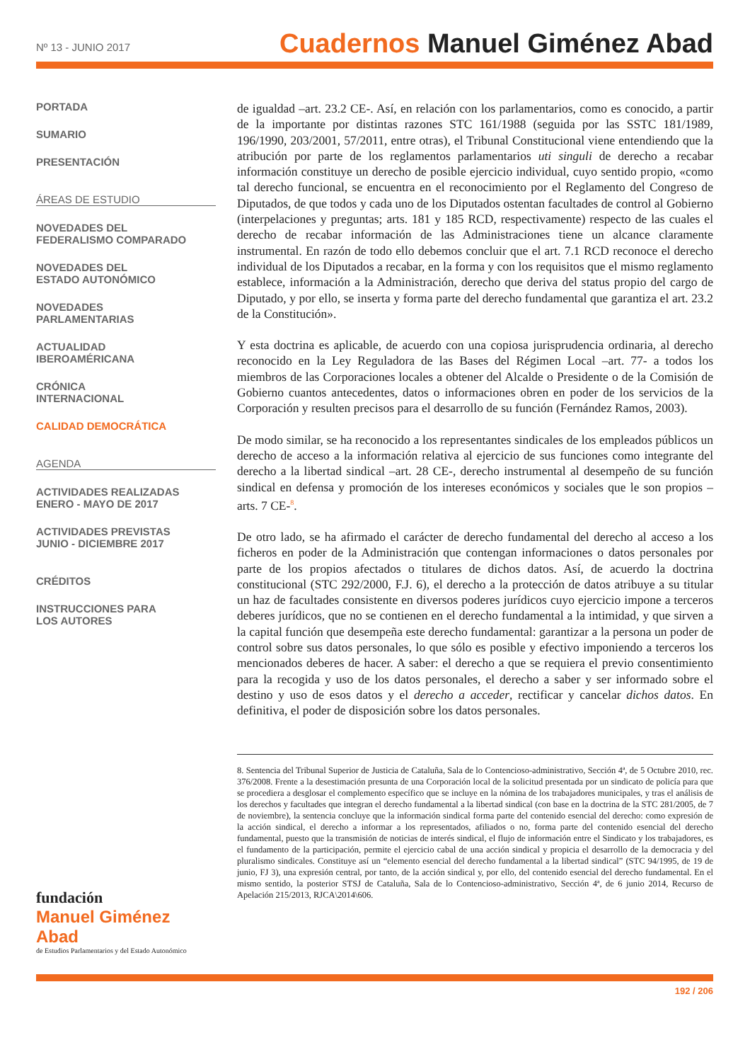Nº 13 - JUNIO 2017
Cuadernos Manuel Giménez Abad
PORTADA
SUMARIO
PRESENTACIÓN
ÁREAS DE ESTUDIO
NOVEDADES DEL
FEDERALISMO COMPARADO
NOVEDADES DEL
ESTADO AUTONÓMICO
NOVEDADES
PARLAMENTARIAS
ACTUALIDAD
IBEROAMÉRICANA
CRÓNICA
INTERNACIONAL
CALIDAD DEMOCRÁTICA
AGENDA
ACTIVIDADES REALIZADAS
ENERO - MAYO DE 2017
ACTIVIDADES PREVISTAS
JUNIO - DICIEMBRE 2017
CRÉDITOS
INSTRUCCIONES PARA
LOS AUTORES
fundación
Manuel Giménez Abad
de Estudios Parlamentarios y del Estado Autonómico
de igualdad –art. 23.2 CE-. Así, en relación con los parlamentarios, como es conocido, a partir de la importante por distintas razones STC 161/1988 (seguida por las SSTC 181/1989, 196/1990, 203/2001, 57/2011, entre otras), el Tribunal Constitucional viene entendiendo que la atribución por parte de los reglamentos parlamentarios uti singuli de derecho a recabar información constituye un derecho de posible ejercicio individual, cuyo sentido propio, «como tal derecho funcional, se encuentra en el reconocimiento por el Reglamento del Congreso de Diputados, de que todos y cada uno de los Diputados ostentan facultades de control al Gobierno (interpelaciones y preguntas; arts. 181 y 185 RCD, respectivamente) respecto de las cuales el derecho de recabar información de las Administraciones tiene un alcance claramente instrumental. En razón de todo ello debemos concluir que el art. 7.1 RCD reconoce el derecho individual de los Diputados a recabar, en la forma y con los requisitos que el mismo reglamento establece, información a la Administración, derecho que deriva del status propio del cargo de Diputado, y por ello, se inserta y forma parte del derecho fundamental que garantiza el art. 23.2 de la Constitución».
Y esta doctrina es aplicable, de acuerdo con una copiosa jurisprudencia ordinaria, al derecho reconocido en la Ley Reguladora de las Bases del Régimen Local –art. 77- a todos los miembros de las Corporaciones locales a obtener del Alcalde o Presidente o de la Comisión de Gobierno cuantos antecedentes, datos o informaciones obren en poder de los servicios de la Corporación y resulten precisos para el desarrollo de su función (Fernández Ramos, 2003).
De modo similar, se ha reconocido a los representantes sindicales de los empleados públicos un derecho de acceso a la información relativa al ejercicio de sus funciones como integrante del derecho a la libertad sindical –art. 28 CE-, derecho instrumental al desempeño de su función sindical en defensa y promoción de los intereses económicos y sociales que le son propios –arts. 7 CE-<sup>8</sup>.
De otro lado, se ha afirmado el carácter de derecho fundamental del derecho al acceso a los ficheros en poder de la Administración que contengan informaciones o datos personales por parte de los propios afectados o titulares de dichos datos. Así, de acuerdo la doctrina constitucional (STC 292/2000, F.J. 6), el derecho a la protección de datos atribuye a su titular un haz de facultades consistente en diversos poderes jurídicos cuyo ejercicio impone a terceros deberes jurídicos, que no se contienen en el derecho fundamental a la intimidad, y que sirven a la capital función que desempeña este derecho fundamental: garantizar a la persona un poder de control sobre sus datos personales, lo que sólo es posible y efectivo imponiendo a terceros los mencionados deberes de hacer. A saber: el derecho a que se requiera el previo consentimiento para la recogida y uso de los datos personales, el derecho a saber y ser informado sobre el destino y uso de esos datos y el derecho a acceder, rectificar y cancelar dichos datos. En definitiva, el poder de disposición sobre los datos personales.
8. Sentencia del Tribunal Superior de Justicia de Cataluña, Sala de lo Contencioso-administrativo, Sección 4ª, de 5 Octubre 2010, rec. 376/2008. Frente a la desestimación presunta de una Corporación local de la solicitud presentada por un sindicato de policía para que se procediera a desglosar el complemento específico que se incluye en la nómina de los trabajadores municipales, y tras el análisis de los derechos y facultades que integran el derecho fundamental a la libertad sindical (con base en la doctrina de la STC 281/2005, de 7 de noviembre), la sentencia concluye que la información sindical forma parte del contenido esencial del derecho: como expresión de la acción sindical, el derecho a informar a los representados, afiliados o no, forma parte del contenido esencial del derecho fundamental, puesto que la transmisión de noticias de interés sindical, el flujo de información entre el Sindicato y los trabajadores, es el fundamento de la participación, permite el ejercicio cabal de una acción sindical y propicia el desarrollo de la democracia y del pluralismo sindicales. Constituye así un “elemento esencial del derecho fundamental a la libertad sindical” (STC 94/1995, de 19 de junio, FJ 3), una expresión central, por tanto, de la acción sindical y, por ello, del contenido esencial del derecho fundamental. En el mismo sentido, la posterior STSJ de Cataluña, Sala de lo Contencioso-administrativo, Sección 4ª, de 6 junio 2014, Recurso de Apelación 215/2013, RJCA\2014\606.
192 / 206